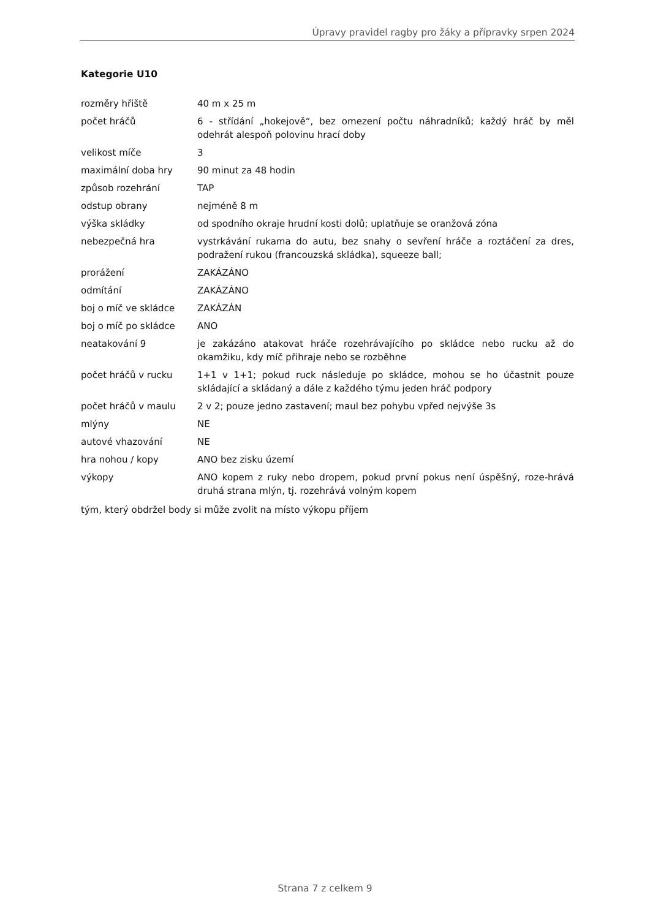Úpravy pravidel ragby pro žáky a přípravky srpen 2024
Kategorie U10
| rozměry hřiště | 40 m x 25 m |
| počet hráčů | 6 - střídání „hokejově“, bez omezení počtu náhradníků; každý hráč by měl odehrát alespoň polovinu hrací doby |
| velikost míče | 3 |
| maximální doba hry | 90 minut za 48 hodin |
| způsob rozehrání | TAP |
| odstup obrany | nejméně 8 m |
| výška skládky | od spodního okraje hrudní kosti dolů; uplatňuje se oranžová zóna |
| nebezpečná hra | vystrkávání rukama do autu, bez snahy o sevření hráče a roztáčení za dres, podražení rukou (francouzská skládka), squeeze ball; |
| prorážení | ZAKÁZÁNO |
| odmítání | ZAKÁZÁNO |
| boj o míč ve skládce | ZAKÁZÁN |
| boj o míč po skládce | ANO |
| neatakování 9 | je zakázáno atakovat hráče rozehrávajícího po skládce nebo rucku až do okamžiku, kdy míč přihraje nebo se rozběhne |
| počet hráčů v rucku | 1+1 v 1+1; pokud ruck následuje po skládce, mohou se ho účastnit pouze skládající a skládaný a dále z každého týmu jeden hráč podpory |
| počet hráčů v maulu | 2 v 2; pouze jedno zastavení; maul bez pohybu vpřed nejvýše 3s |
| mlýny | NE |
| autové vhazování | NE |
| hra nohou / kopy | ANO bez zisku území |
| výkopy | ANO kopem z ruky nebo dropem, pokud první pokus není úspěšný, roze-hrává druhá strana mlýn, tj. rozehrává volným kopem |
tým, který obdržel body si může zvolit na místo výkopu příjem
Strana 7 z celkem 9